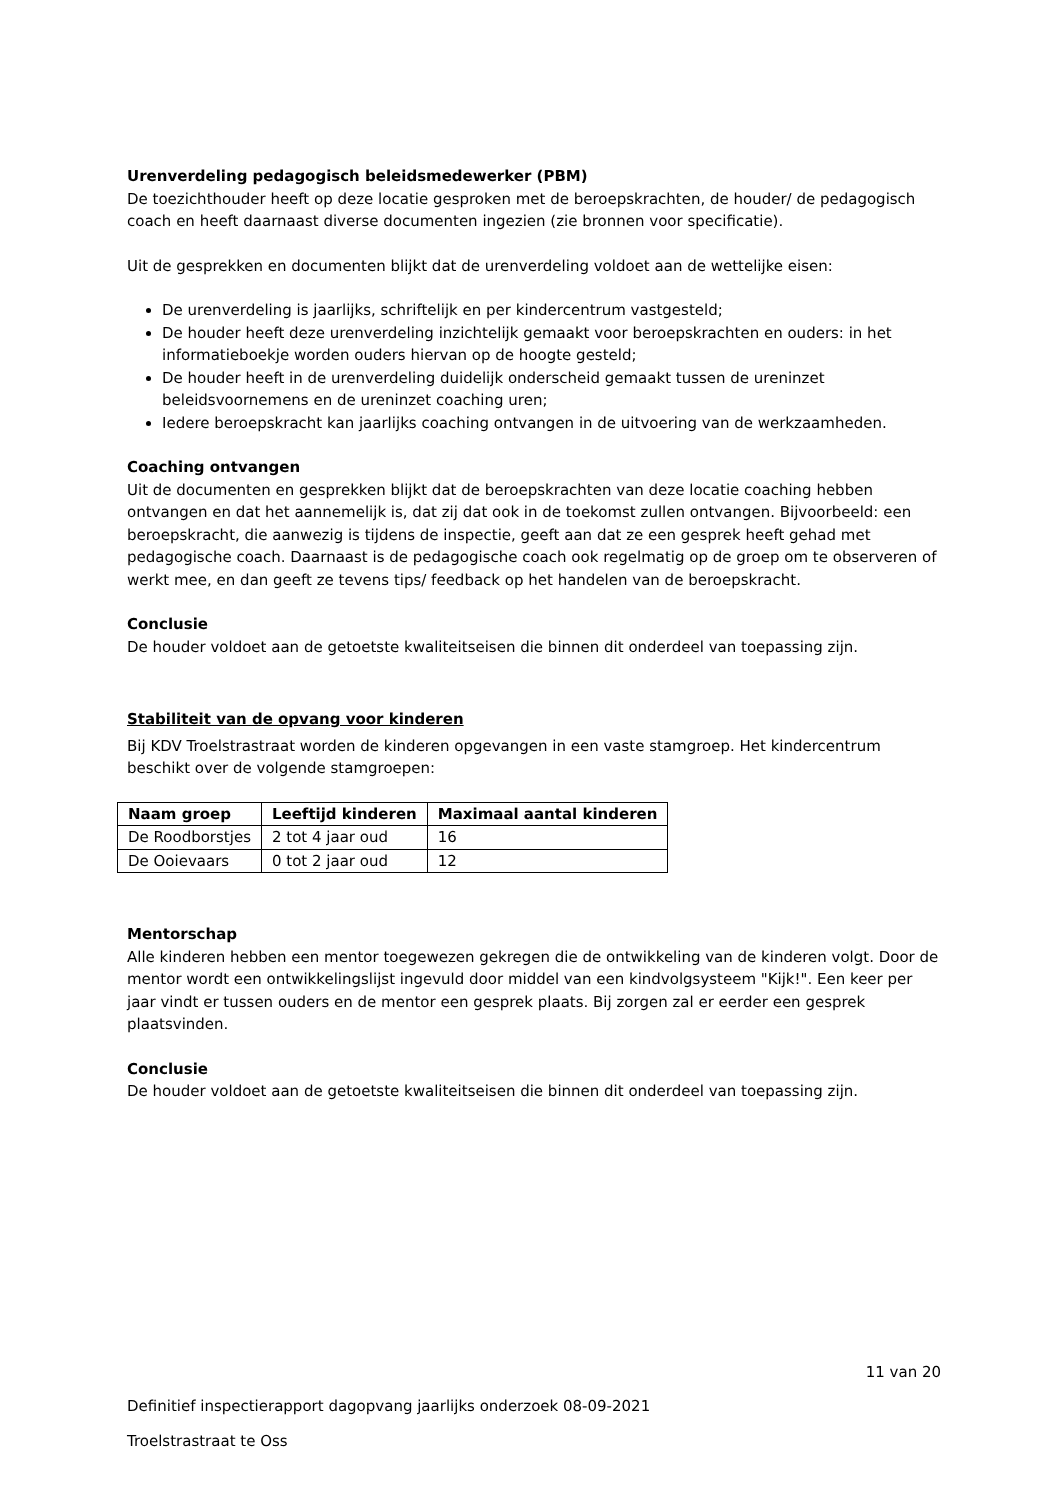Urenverdeling pedagogisch beleidsmedewerker (PBM)
De toezichthouder heeft op deze locatie gesproken met de beroepskrachten, de houder/ de pedagogisch coach en heeft daarnaast diverse documenten ingezien (zie bronnen voor specificatie).
Uit de gesprekken en documenten blijkt dat de urenverdeling voldoet aan de wettelijke eisen:
De urenverdeling is jaarlijks, schriftelijk en per kindercentrum vastgesteld;
De houder heeft deze urenverdeling inzichtelijk gemaakt voor beroepskrachten en ouders: in het informatieboekje worden ouders hiervan op de hoogte gesteld;
De houder heeft in de urenverdeling duidelijk onderscheid gemaakt tussen de ureninzet beleidsvoornemens en de ureninzet coaching uren;
Iedere beroepskracht kan jaarlijks coaching ontvangen in de uitvoering van de werkzaamheden.
Coaching ontvangen
Uit de documenten en gesprekken blijkt dat de beroepskrachten van deze locatie coaching hebben ontvangen en dat het aannemelijk is, dat zij dat ook in de toekomst zullen ontvangen. Bijvoorbeeld: een beroepskracht, die aanwezig is tijdens de inspectie, geeft aan dat ze een gesprek heeft gehad met pedagogische coach. Daarnaast is de pedagogische coach ook regelmatig op de groep om te observeren of werkt mee, en dan geeft ze tevens tips/ feedback op het handelen van de beroepskracht.
Conclusie
De houder voldoet aan de getoetste kwaliteitseisen die binnen dit onderdeel van toepassing zijn.
Stabiliteit van de opvang voor kinderen
Bij KDV Troelstrastraat worden de kinderen opgevangen in een vaste stamgroep. Het kindercentrum beschikt over de volgende stamgroepen:
| Naam groep | Leeftijd kinderen | Maximaal aantal kinderen |
| --- | --- | --- |
| De Roodborstjes | 2 tot 4 jaar oud | 16 |
| De Ooievaars | 0 tot 2 jaar oud | 12 |
Mentorschap
Alle kinderen hebben een mentor toegewezen gekregen die de ontwikkeling van de kinderen volgt. Door de mentor wordt een ontwikkelingslijst ingevuld door middel van een kindvolgsysteem "Kijk!". Een keer per jaar vindt er tussen ouders en de mentor een gesprek plaats. Bij zorgen zal er eerder een gesprek plaatsvinden.
Conclusie
De houder voldoet aan de getoetste kwaliteitseisen die binnen dit onderdeel van toepassing zijn.
11 van 20
Definitief inspectierapport dagopvang jaarlijks onderzoek 08-09-2021
Troelstrastraat te Oss